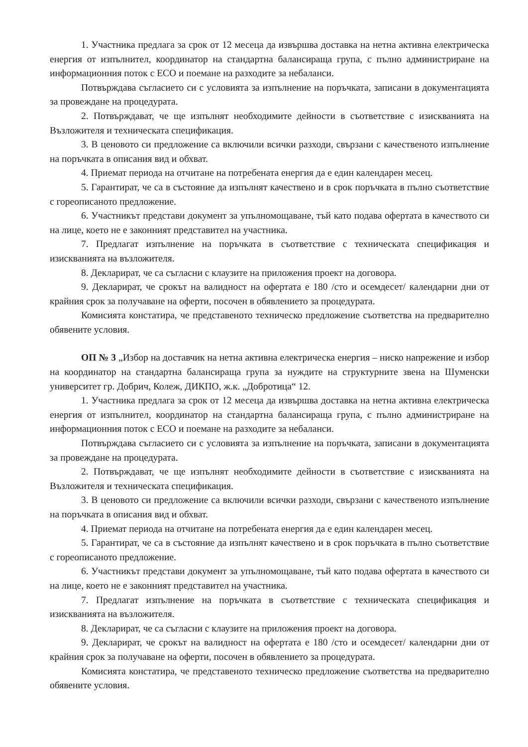1. Участника предлага за срок от 12 месеца да извършва доставка на нетна активна електрическа енергия от изпълнител, координатор на стандартна балансираща група, с пълно администриране на информационния поток с ЕСО и поемане на разходите за небаланси.
Потвърждава съгласието си с условията за изпълнение на поръчката, записани в документацията за провеждане на процедурата.
2. Потвърждават, че ще изпълнят необходимите дейности в съответствие с изискванията на Възложителя и техническата спецификация.
3. В ценовото си предложение са включили всички разходи, свързани с качественото изпълнение на поръчката в описания вид и обхват.
4. Приемат периода на отчитане на потребената енергия да е един календарен месец.
5. Гарантират, че са в състояние да изпълнят качествено и в срок поръчката в пълно съответствие с гореописаното предложение.
6. Участникът представи документ за упълномощаване, тъй като подава офертата в качеството си на лице, което не е законният представител на участника.
7. Предлагат изпълнение на поръчката в съответствие с техническата спецификация и изискванията на възложителя.
8. Декларират, че са съгласни с клаузите на приложения проект на договора.
9. Декларират, че срокът на валидност на офертата е 180 /сто и осемдесет/ календарни дни от крайния срок за получаване на оферти, посочен в обявлението за процедурата.
Комисията констатира, че представеното техническо предложение съответства на предварително обявените условия.
ОП № 3 „Избор на доставчик на нетна активна електрическа енергия – ниско напрежение и избор на координатор на стандартна балансираща група за нуждите на структурните звена на Шуменски университет гр. Добрич, Колеж, ДИКПО, ж.к. „Добротица“ 12.
1. Участника предлага за срок от 12 месеца да извършва доставка на нетна активна електрическа енергия от изпълнител, координатор на стандартна балансираща група, с пълно администриране на информационния поток с ЕСО и поемане на разходите за небаланси.
Потвърждава съгласието си с условията за изпълнение на поръчката, записани в документацията за провеждане на процедурата.
2. Потвърждават, че ще изпълнят необходимите дейности в съответствие с изискванията на Възложителя и техническата спецификация.
3. В ценовото си предложение са включили всички разходи, свързани с качественото изпълнение на поръчката в описания вид и обхват.
4. Приемат периода на отчитане на потребената енергия да е един календарен месец.
5. Гарантират, че са в състояние да изпълнят качествено и в срок поръчката в пълно съответствие с гореописаното предложение.
6. Участникът представи документ за упълномощаване, тъй като подава офертата в качеството си на лице, което не е законният представител на участника.
7. Предлагат изпълнение на поръчката в съответствие с техническата спецификация и изискванията на възложителя.
8. Декларират, че са съгласни с клаузите на приложения проект на договора.
9. Декларират, че срокът на валидност на офертата е 180 /сто и осемдесет/ календарни дни от крайния срок за получаване на оферти, посочен в обявлението за процедурата.
Комисията констатира, че представеното техническо предложение съответства на предварително обявените условия.